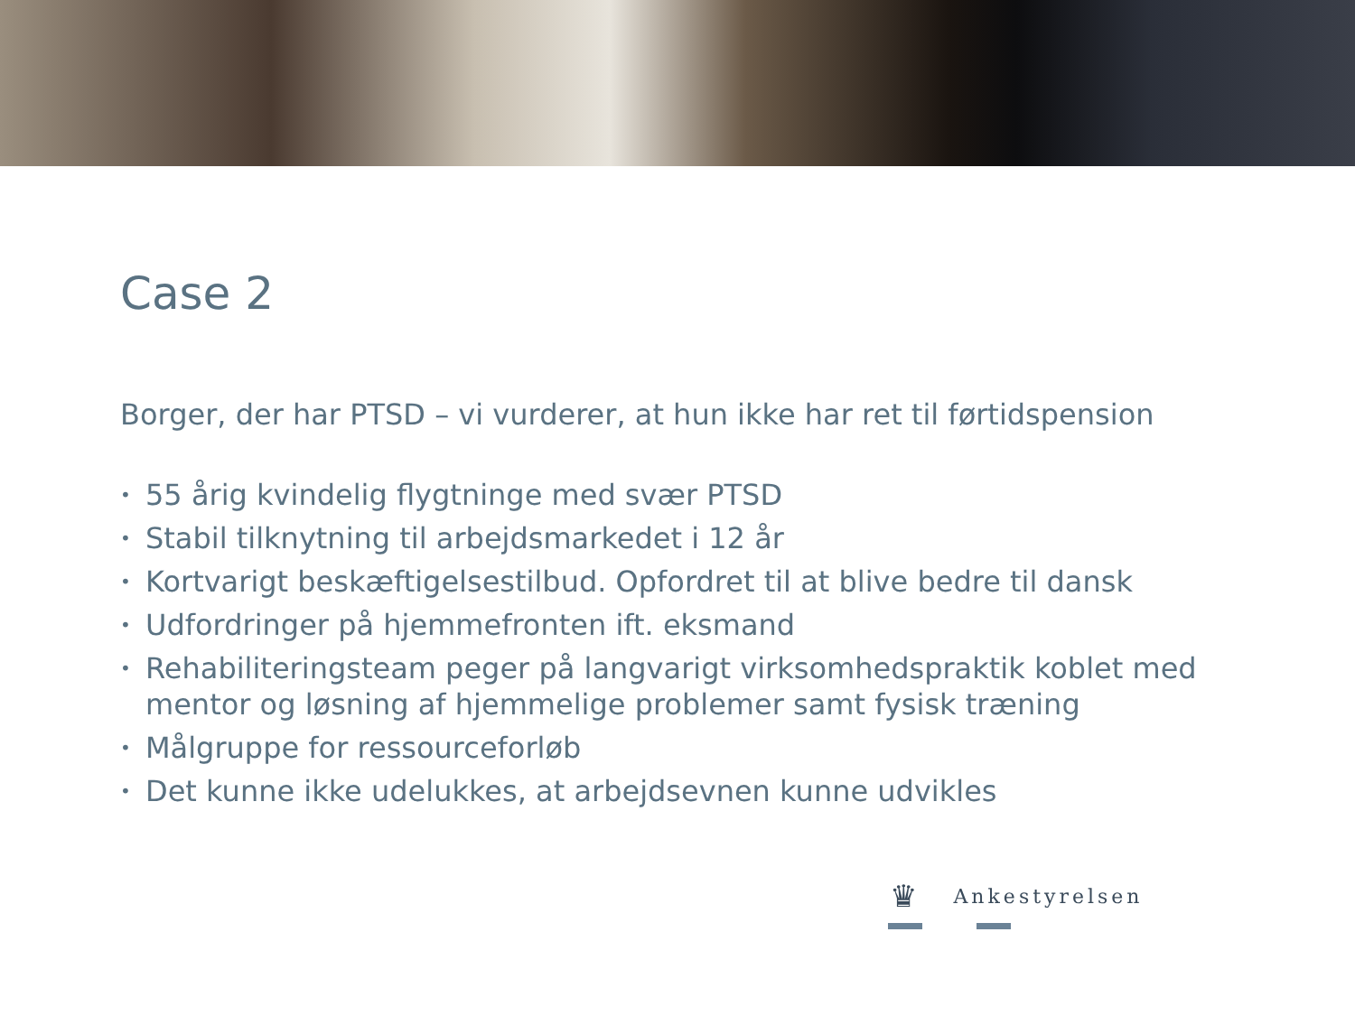Case 2
Borger, der har PTSD – vi vurderer, at hun ikke har ret til førtidspension
• 55 årig kvindelig flygtninge med svær PTSD
• Stabil tilknytning til arbejdsmarkedet i 12 år
• Kortvarigt beskæftigelsestilbud. Opfordret til at blive bedre til dansk
• Udfordringer på hjemmefronten ift. eksmand
• Rehabiliteringsteam peger på langvarigt virksomhedspraktik koblet med mentor og løsning af hjemmelige problemer samt fysisk træning
• Målgruppe for ressourceforløb
• Det kunne ikke udelukkes, at arbejdsevnen kunne udvikles
♛ Ankestyrelsen